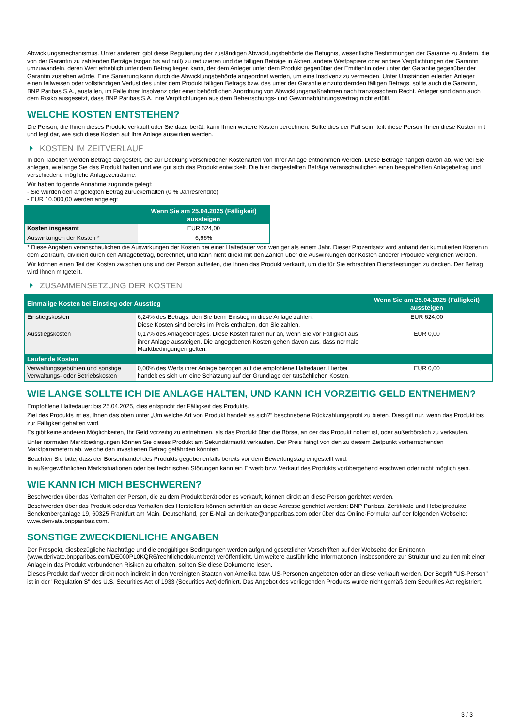Abwicklungsmechanismus. Unter anderem gibt diese Regulierung der zuständigen Abwicklungsbehörde die Befugnis, wesentliche Bestimmungen der Garantie zu ändern, die von der Garantin zu zahlenden Beträge (sogar bis auf null) zu reduzieren und die fälligen Beträge in Aktien, andere Wertpapiere oder andere Verpflichtungen der Garantin umzuwandeln, deren Wert erheblich unter dem Betrag liegen kann, der dem Anleger unter dem Produkt gegenüber der Emittentin oder unter der Garantie gegenüber der Garantin zustehen würde. Eine Sanierung kann durch die Abwicklungsbehörde angeordnet werden, um eine Insolvenz zu vermeiden. Unter Umständen erleiden Anleger einen teilweisen oder vollständigen Verlust des unter dem Produkt fälligen Betrags bzw. des unter der Garantie einzufordernden fälligen Betrags, sollte auch die Garantin, BNP Paribas S.A., ausfallen, im Falle ihrer Insolvenz oder einer behördlichen Anordnung von Abwicklungsmaßnahmen nach französischem Recht. Anleger sind dann auch dem Risiko ausgesetzt, dass BNP Paribas S.A. ihre Verpflichtungen aus dem Beherrschungs- und Gewinnabführungsvertrag nicht erfüllt.
WELCHE KOSTEN ENTSTEHEN?
Die Person, die Ihnen dieses Produkt verkauft oder Sie dazu berät, kann Ihnen weitere Kosten berechnen. Sollte dies der Fall sein, teilt diese Person Ihnen diese Kosten mit und legt dar, wie sich diese Kosten auf Ihre Anlage auswirken werden.
KOSTEN IM ZEITVERLAUF
In den Tabellen werden Beträge dargestellt, die zur Deckung verschiedener Kostenarten von Ihrer Anlage entnommen werden. Diese Beträge hängen davon ab, wie viel Sie anlegen, wie lange Sie das Produkt halten und wie gut sich das Produkt entwickelt. Die hier dargestellten Beträge veranschaulichen einen beispielhaften Anlagebetrag und verschiedene mögliche Anlagezeiträume.
Wir haben folgende Annahme zugrunde gelegt:
- Sie würden den angelegten Betrag zurückerhalten (0 % Jahresrendite)
- EUR 10.000,00 werden angelegt
| | Wenn Sie am 25.04.2025 (Fälligkeit) aussteigen |
| --- | --- |
| Kosten insgesamt | EUR 624,00 |
| Auswirkungen der Kosten * | 6,66% |
* Diese Angaben veranschaulichen die Auswirkungen der Kosten bei einer Haltedauer von weniger als einem Jahr. Dieser Prozentsatz wird anhand der kumulierten Kosten in dem Zeitraum, dividiert durch den Anlagebetrag, berechnet, und kann nicht direkt mit den Zahlen über die Auswirkungen der Kosten anderer Produkte verglichen werden.
Wir können einen Teil der Kosten zwischen uns und der Person aufteilen, die Ihnen das Produkt verkauft, um die für Sie erbrachten Dienstleistungen zu decken. Der Betrag wird Ihnen mitgeteilt.
ZUSAMMENSETZUNG DER KOSTEN
| Einmalige Kosten bei Einstieg oder Ausstieg | | Wenn Sie am 25.04.2025 (Fälligkeit) aussteigen |
| --- | --- | --- |
| Einstiegskosten | 6,24% des Betrags, den Sie beim Einstieg in diese Anlage zahlen. Diese Kosten sind bereits im Preis enthalten, den Sie zahlen. | EUR 624,00 |
| Ausstiegskosten | 0,17% des Anlagebetrages. Diese Kosten fallen nur an, wenn Sie vor Fälligkeit aus ihrer Anlage aussteigen. Die angegebenen Kosten gehen davon aus, dass normale Marktbedingungen gelten. | EUR 0,00 |
| Laufende Kosten | | |
| Verwaltungsgebühren und sonstige Verwaltungs- oder Betriebskosten | 0,00% des Werts ihrer Anlage bezogen auf die empfohlene Haltedauer. Hierbei handelt es sich um eine Schätzung auf der Grundlage der tatsächlichen Kosten. | EUR 0,00 |
WIE LANGE SOLLTE ICH DIE ANLAGE HALTEN, UND KANN ICH VORZEITIG GELD ENTNEHMEN?
Empfohlene Haltedauer: bis 25.04.2025, dies entspricht der Fälligkeit des Produkts.
Ziel des Produkts ist es, Ihnen das oben unter „Um welche Art von Produkt handelt es sich?“ beschriebene Rückzahlungsprofil zu bieten. Dies gilt nur, wenn das Produkt bis zur Fälligkeit gehalten wird.
Es gibt keine anderen Möglichkeiten, Ihr Geld vorzeitig zu entnehmen, als das Produkt über die Börse, an der das Produkt notiert ist, oder außerbörslich zu verkaufen.
Unter normalen Marktbedingungen können Sie dieses Produkt am Sekundärmarkt verkaufen. Der Preis hängt von den zu diesem Zeitpunkt vorherrschenden Marktparametern ab, welche den investierten Betrag gefährden könnten.
Beachten Sie bitte, dass der Börsenhandel des Produkts gegebenenfalls bereits vor dem Bewertungstag eingestellt wird.
In außergewöhnlichen Marktsituationen oder bei technischen Störungen kann ein Erwerb bzw. Verkauf des Produkts vorübergehend erschwert oder nicht möglich sein.
WIE KANN ICH MICH BESCHWEREN?
Beschwerden über das Verhalten der Person, die zu dem Produkt berät oder es verkauft, können direkt an diese Person gerichtet werden.
Beschwerden über das Produkt oder das Verhalten des Herstellers können schriftlich an diese Adresse gerichtet werden: BNP Paribas, Zertifikate und Hebelprodukte, Senckenberganlage 19, 60325 Frankfurt am Main, Deutschland, per E-Mail an derivate@bnpparibas.com oder über das Online-Formular auf der folgenden Webseite: www.derivate.bnpparibas.com.
SONSTIGE ZWECKDIENLICHE ANGABEN
Der Prospekt, diesbezügliche Nachträge und die endgültigen Bedingungen werden aufgrund gesetzlicher Vorschriften auf der Webseite der Emittentin (www.derivate.bnpparibas.com/DE000PL0KQR6/rechtlichedokumente) veröffentlicht. Um weitere ausführliche Informationen, insbesondere zur Struktur und zu den mit einer Anlage in das Produkt verbundenen Risiken zu erhalten, sollten Sie diese Dokumente lesen.
Dieses Produkt darf weder direkt noch indirekt in den Vereinigten Staaten von Amerika bzw. US-Personen angeboten oder an diese verkauft werden. Der Begriff "US-Person" ist in der "Regulation S" des U.S. Securities Act of 1933 (Securities Act) definiert. Das Angebot des vorliegenden Produkts wurde nicht gemäß dem Securities Act registriert.
3 / 3